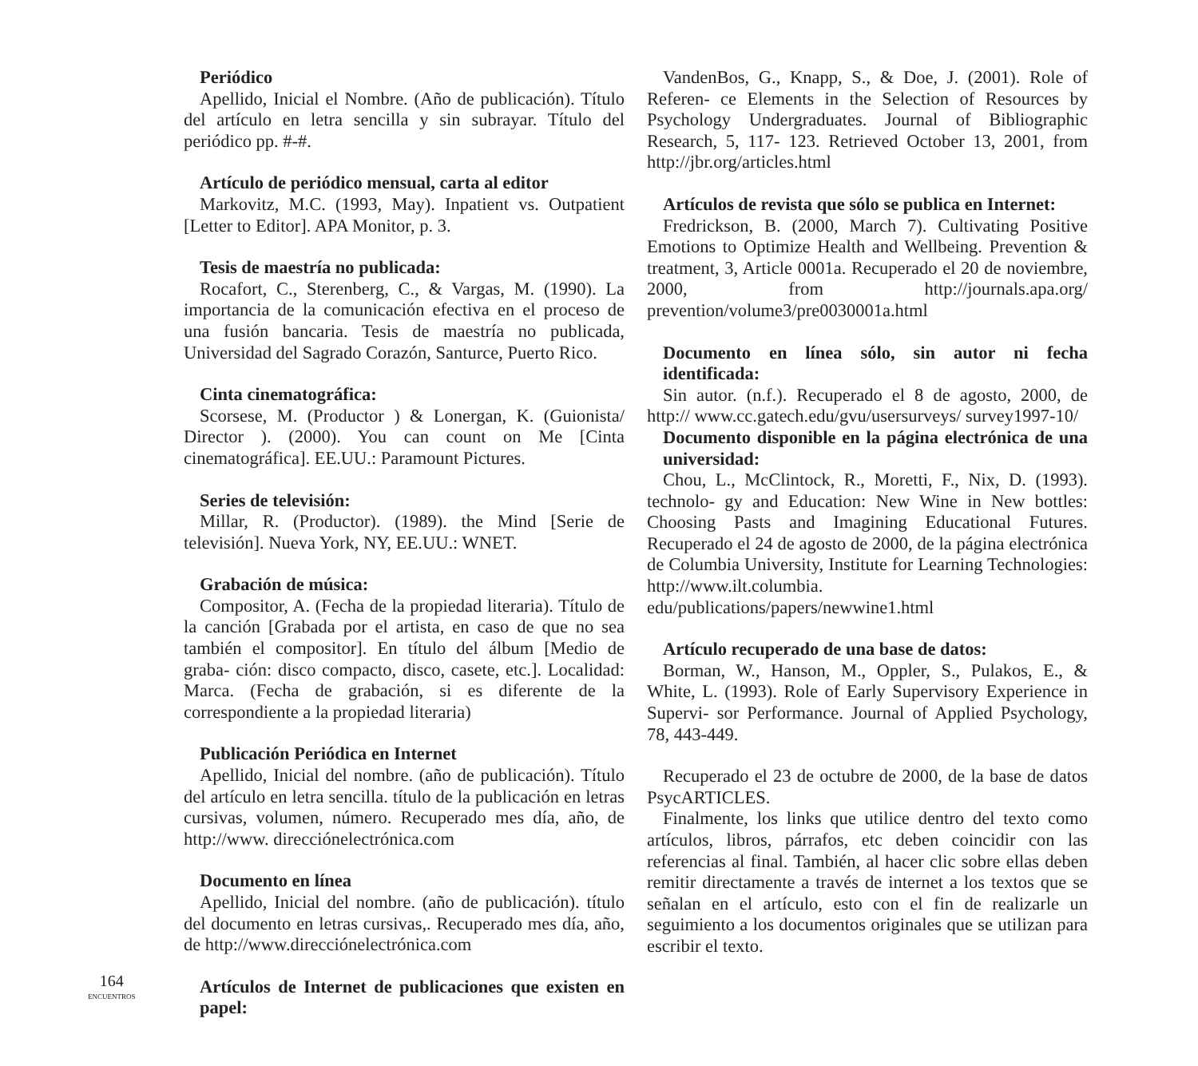Periódico
Apellido, Inicial el Nombre. (Año de publicación). Título del artículo en letra sencilla y sin subrayar. Título del periódico pp. #-#.
Artículo de periódico mensual, carta al editor
Markovitz, M.C. (1993, May). Inpatient vs. Outpatient [Letter to Editor]. APA Monitor, p. 3.
Tesis de maestría no publicada:
Rocafort, C., Sterenberg, C., & Vargas, M. (1990). La importancia de la comunicación efectiva en el proceso de una fusión bancaria. Tesis de maestría no publicada, Universidad del Sagrado Corazón, Santurce, Puerto Rico.
Cinta cinematográfica:
Scorsese, M. (Productor ) & Lonergan, K. (Guionista/ Director ). (2000). You can count on Me [Cinta cinematográfica]. EE.UU.: Paramount Pictures.
Series de televisión:
Millar, R. (Productor). (1989). the Mind [Serie de televisión]. Nueva York, NY, EE.UU.: WNET.
Grabación de música:
Compositor, A. (Fecha de la propiedad literaria). Título de la canción [Grabada por el artista, en caso de que no sea también el compositor]. En título del álbum [Medio de graba- ción: disco compacto, disco, casete, etc.]. Localidad: Marca. (Fecha de grabación, si es diferente de la correspondiente a la propiedad literaria)
Publicación Periódica en Internet
Apellido, Inicial del nombre. (año de publicación). Título del artículo en letra sencilla. título de la publicación en letras cursivas, volumen, número. Recuperado mes día, año, de http://www. direcciónelectrónica.com
Documento en línea
Apellido, Inicial del nombre. (año de publicación). título del documento en letras cursivas,. Recuperado mes día, año, de http://www.direcciónelectrónica.com
Artículos de Internet de publicaciones que existen en papel:
VandenBos, G., Knapp, S., & Doe, J. (2001). Role of Referen- ce Elements in the Selection of Resources by Psychology Undergraduates. Journal of Bibliographic Research, 5, 117- 123. Retrieved October 13, 2001, from http://jbr.org/articles.html
Artículos de revista que sólo se publica en Internet:
Fredrickson, B. (2000, March 7). Cultivating Positive Emotions to Optimize Health and Wellbeing. Prevention & treatment, 3, Article 0001a. Recuperado el 20 de noviembre, 2000, from http://journals.apa.org/ prevention/volume3/pre0030001a.html
Documento en línea sólo, sin autor ni fecha identificada:
Sin autor. (n.f.). Recuperado el 8 de agosto, 2000, de http:// www.cc.gatech.edu/gvu/usersurveys/ survey1997-10/
Documento disponible en la página electrónica de una universidad:
Chou, L., McClintock, R., Moretti, F., Nix, D. (1993). technolo- gy and Education: New Wine in New bottles: Choosing Pasts and Imagining Educational Futures. Recuperado el 24 de agosto de 2000, de la página electrónica de Columbia University, Institute for Learning Technologies: http://www.ilt.columbia. edu/publications/papers/newwine1.html
Artículo recuperado de una base de datos:
Borman, W., Hanson, M., Oppler, S., Pulakos, E., & White, L. (1993). Role of Early Supervisory Experience in Supervi- sor Performance. Journal of Applied Psychology, 78, 443-449.
Recuperado el 23 de octubre de 2000, de la base de datos PsycARTICLES.
Finalmente, los links que utilice dentro del texto como artículos, libros, párrafos, etc deben coincidir con las referencias al final. También, al hacer clic sobre ellas deben remitir directamente a través de internet a los textos que se señalan en el artículo, esto con el fin de realizarle un seguimiento a los documentos originales que se utilizan para escribir el texto.
164
ENCUENTROS